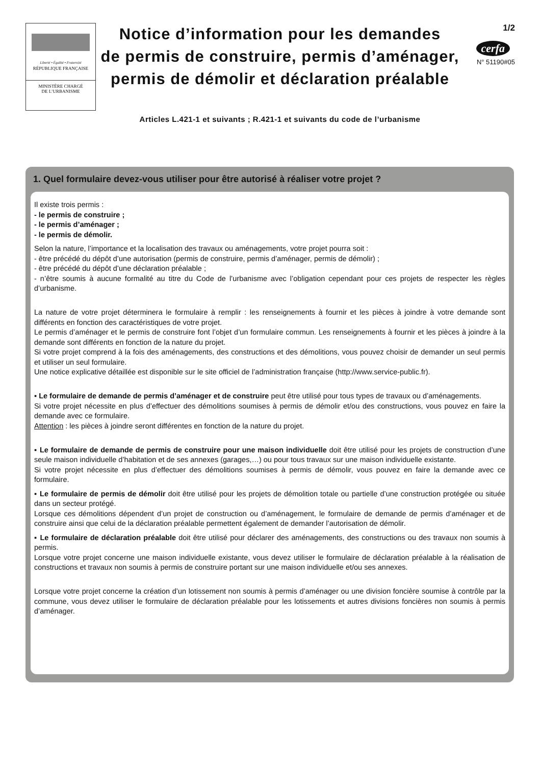Liberté • Égalité • Fraternité
RÉPUBLIQUE FRANÇAISE
MINISTÈRE CHARGÉ
DE L’URBANISME
Notice d’information pour les demandes
de permis de construire, permis d’aménager,
permis de démolir et déclaration préalable
Articles L.421-1 et suivants ; R.421-1 et suivants du code de l’urbanisme
1/2
cerfa
N° 51190#05
1. Quel formulaire devez-vous utiliser pour être autorisé à réaliser votre projet ?
Il existe trois permis :
- le permis de construire ;
- le permis d’aménager ;
- le permis de démolir.
Selon la nature, l’importance et la localisation des travaux ou aménagements, votre projet pourra soit :
- être précédé du dépôt d’une autorisation (permis de construire, permis d’aménager, permis de démolir) ;
- être précédé du dépôt d’une déclaration préalable ;
- n’être soumis à aucune formalité au titre du Code de l’urbanisme avec l’obligation cependant pour ces projets de respecter les règles d’urbanisme.
La nature de votre projet déterminera le formulaire à remplir : les renseignements à fournir et les pièces à joindre à votre demande sont différents en fonction des caractéristiques de votre projet.
Le permis d’aménager et le permis de construire font l’objet d’un formulaire commun. Les renseignements à fournir et les pièces à joindre à la demande sont différents en fonction de la nature du projet.
Si votre projet comprend à la fois des aménagements, des constructions et des démolitions, vous pouvez choisir de demander un seul permis et utiliser un seul formulaire.
Une notice explicative détaillée est disponible sur le site officiel de l’administration française (http://www.service-public.fr).
▪ Le formulaire de demande de permis d’aménager et de construire peut être utilisé pour tous types de travaux ou d’aménagements.
Si votre projet nécessite en plus d’effectuer des démolitions soumises à permis de démolir et/ou des constructions, vous pouvez en faire la demande avec ce formulaire.
Attention : les pièces à joindre seront différentes en fonction de la nature du projet.
▪ Le formulaire de demande de permis de construire pour une maison individuelle doit être utilisé pour les projets de construction d’une seule maison individuelle d’habitation et de ses annexes (garages,…) ou pour tous travaux sur une maison individuelle existante.
Si votre projet nécessite en plus d’effectuer des démolitions soumises à permis de démolir, vous pouvez en faire la demande avec ce formulaire.
▪ Le formulaire de permis de démolir doit être utilisé pour les projets de démolition totale ou partielle d’une construction protégée ou située dans un secteur protégé.
Lorsque ces démolitions dépendent d’un projet de construction ou d’aménagement, le formulaire de demande de permis d’aménager et de construire ainsi que celui de la déclaration préalable permettent également de demander l’autorisation de démolir.
▪ Le formulaire de déclaration préalable doit être utilisé pour déclarer des aménagements, des constructions ou des travaux non soumis à permis.
Lorsque votre projet concerne une maison individuelle existante, vous devez utiliser le formulaire de déclaration préalable à la réalisation de constructions et travaux non soumis à permis de construire portant sur une maison individuelle et/ou ses annexes.
Lorsque votre projet concerne la création d’un lotissement non soumis à permis d’aménager ou une division foncière soumise à contrôle par la commune, vous devez utiliser le formulaire de déclaration préalable pour les lotissements et autres divisions foncières non soumis à permis d’aménager.